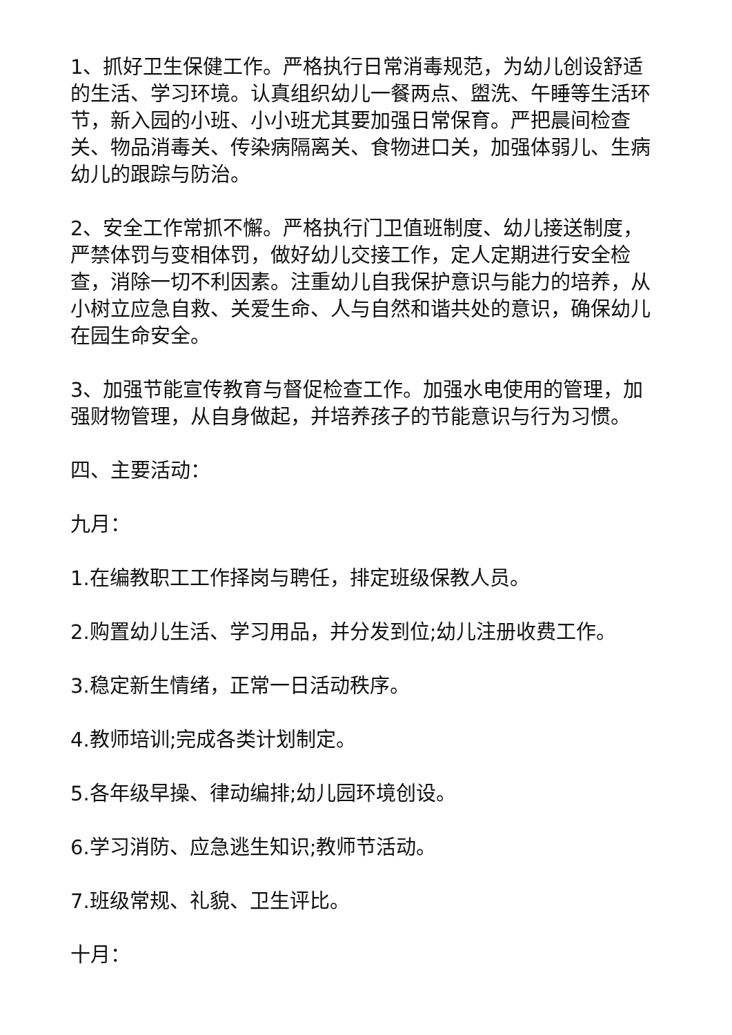1、抓好卫生保健工作。严格执行日常消毒规范，为幼儿创设舒适的生活、学习环境。认真组织幼儿一餐两点、盥洗、午睡等生活环节，新入园的小班、小小班尤其要加强日常保育。严把晨间检查关、物品消毒关、传染病隔离关、食物进口关，加强体弱儿、生病幼儿的跟踪与防治。
2、安全工作常抓不懈。严格执行门卫值班制度、幼儿接送制度，严禁体罚与变相体罚，做好幼儿交接工作，定人定期进行安全检查，消除一切不利因素。注重幼儿自我保护意识与能力的培养，从小树立应急自救、关爱生命、人与自然和谐共处的意识，确保幼儿在园生命安全。
3、加强节能宣传教育与督促检查工作。加强水电使用的管理，加强财物管理，从自身做起，并培养孩子的节能意识与行为习惯。
四、主要活动：
九月：
1.在编教职工工作择岗与聘任，排定班级保教人员。
2.购置幼儿生活、学习用品，并分发到位;幼儿注册收费工作。
3.稳定新生情绪，正常一日活动秩序。
4.教师培训;完成各类计划制定。
5.各年级早操、律动编排;幼儿园环境创设。
6.学习消防、应急逃生知识;教师节活动。
7.班级常规、礼貌、卫生评比。
十月：